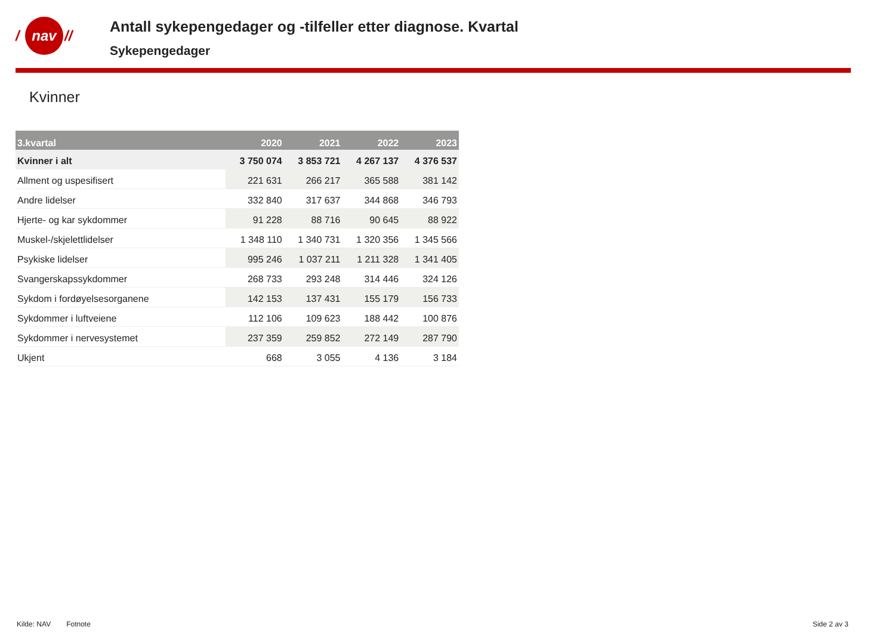/
nav
//
Antall sykepengedager og -tilfeller etter diagnose. Kvartal
Sykepengedager
Kvinner
| 3.kvartal | 2020 | 2021 | 2022 | 2023 |
| --- | --- | --- | --- | --- |
| Kvinner i alt | 3 750 074 | 3 853 721 | 4 267 137 | 4 376 537 |
| Allment og uspesifisert | 221 631 | 266 217 | 365 588 | 381 142 |
| Andre lidelser | 332 840 | 317 637 | 344 868 | 346 793 |
| Hjerte- og kar sykdommer | 91 228 | 88 716 | 90 645 | 88 922 |
| Muskel-/skjelettlidelser | 1 348 110 | 1 340 731 | 1 320 356 | 1 345 566 |
| Psykiske lidelser | 995 246 | 1 037 211 | 1 211 328 | 1 341 405 |
| Svangerskapssykdommer | 268 733 | 293 248 | 314 446 | 324 126 |
| Sykdom i fordøyelsesorganene | 142 153 | 137 431 | 155 179 | 156 733 |
| Sykdommer i luftveiene | 112 106 | 109 623 | 188 442 | 100 876 |
| Sykdommer i nervesystemet | 237 359 | 259 852 | 272 149 | 287 790 |
| Ukjent | 668 | 3 055 | 4 136 | 3 184 |
Kilde: NAV Fotnote Side 2 av 3